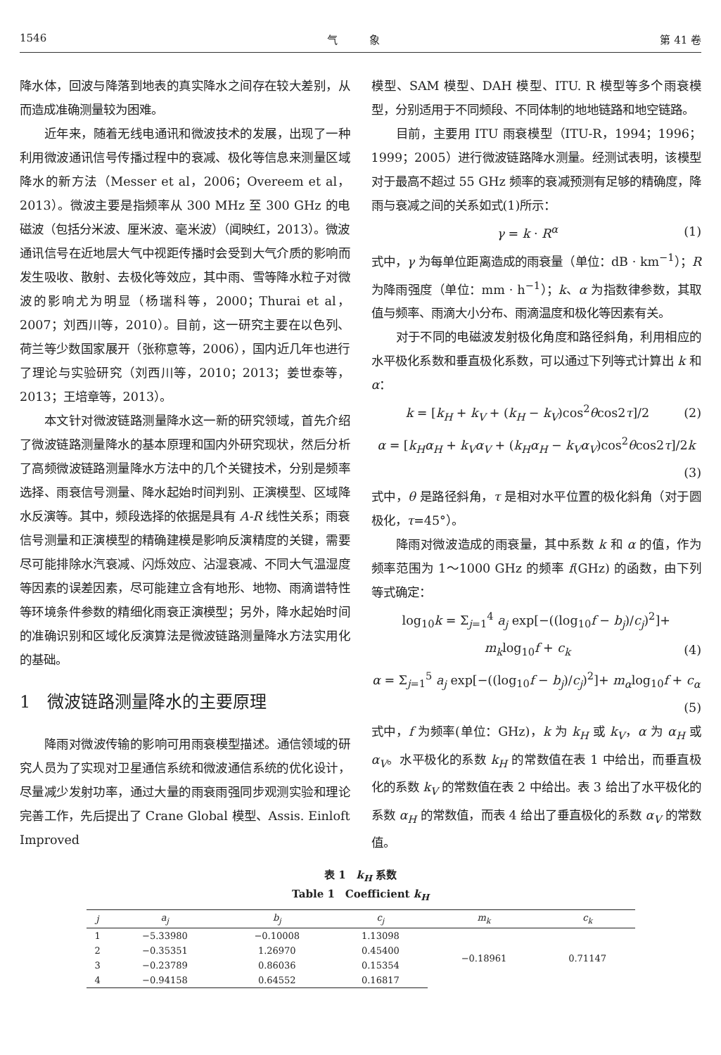1546 气　　　象 第 41 卷
降水体，回波与降落到地表的真实降水之间存在较大差别，从而造成准确测量较为困难。
近年来，随着无线电通讯和微波技术的发展，出现了一种利用微波通讯信号传播过程中的衰减、极化等信息来测量区域降水的新方法（Messer et al，2006；Overeem et al，2013）。微波主要是指频率从 300 MHz 至 300 GHz 的电磁波（包括分米波、厘米波、毫米波）（闻映红，2013）。微波通讯信号在近地层大气中视距传播时会受到大气介质的影响而发生吸收、散射、去极化等效应，其中雨、雪等降水粒子对微波的影响尤为明显（杨瑞科等，2000；Thurai et al，2007；刘西川等，2010）。目前，这一研究主要在以色列、荷兰等少数国家展开（张称意等，2006），国内近几年也进行了理论与实验研究（刘西川等，2010；2013；姜世泰等，2013；王培章等，2013）。
本文针对微波链路测量降水这一新的研究领域，首先介绍了微波链路测量降水的基本原理和国内外研究现状，然后分析了高频微波链路测量降水方法中的几个关键技术，分别是频率选择、雨衰信号测量、降水起始时间判别、正演模型、区域降水反演等。其中，频段选择的依据是具有 A-R 线性关系；雨衰信号测量和正演模型的精确建模是影响反演精度的关键，需要尽可能排除水汽衰减、闪烁效应、沾湿衰减、不同大气温湿度等因素的误差因素，尽可能建立含有地形、地物、雨滴谱特性等环境条件参数的精细化雨衰正演模型；另外，降水起始时间的准确识别和区域化反演算法是微波链路测量降水方法实用化的基础。
1　微波链路测量降水的主要原理
降雨对微波传输的影响可用雨衰模型描述。通信领域的研究人员为了实现对卫星通信系统和微波通信系统的优化设计，尽量减少发射功率，通过大量的雨衰雨强同步观测实验和理论完善工作，先后提出了 Crane Global 模型、Assis. Einloft Improved
模型、SAM 模型、DAH 模型、ITU. R 模型等多个雨衰模型，分别适用于不同频段、不同体制的地地链路和地空链路。
目前，主要用 ITU 雨衰模型（ITU-R，1994；1996；1999；2005）进行微波链路降水测量。经测试表明，该模型对于最高不超过 55 GHz 频率的衰减预测有足够的精确度，降雨与衰减之间的关系如式(1)所示：
γ = k · R<sup>α</sup> (1)
式中，γ 为每单位距离造成的雨衰量（单位：dB · km<sup>−1</sup>）；R 为降雨强度（单位：mm · h<sup>−1</sup>）；k、α 为指数律参数，其取值与频率、雨滴大小分布、雨滴温度和极化等因素有关。
对于不同的电磁波发射极化角度和路径斜角，利用相应的水平极化系数和垂直极化系数，可以通过下列等式计算出 k 和 α：
k = [k<sub>H</sub> + k<sub>V</sub> + (k<sub>H</sub> − k<sub>V</sub>)cos<sup>2</sup>θcos2τ]/2 (2)
α = [k<sub>H</sub>α<sub>H</sub> + k<sub>V</sub>α<sub>V</sub> + (k<sub>H</sub>α<sub>H</sub> − k<sub>V</sub>α<sub>V</sub>)cos<sup>2</sup>θcos2τ]/2k
(3)
式中，θ 是路径斜角，τ 是相对水平位置的极化斜角（对于圆极化，τ=45°）。
降雨对微波造成的雨衰量，其中系数 k 和 α 的值，作为频率范围为 1～1000 GHz 的频率 f(GHz) 的函数，由下列等式确定：
log<sub>10</sub>k = Σ<sub>j=1</sub><sup>4</sup> a<sub>j</sub> exp[−((log<sub>10</sub>f − b<sub>j</sub>)/c<sub>j</sub>)<sup>2</sup>]+
m<sub>k</sub>log<sub>10</sub>f + c<sub>k</sub> (4)
α = Σ<sub>j=1</sub><sup>5</sup> a<sub>j</sub> exp[−((log<sub>10</sub>f − b<sub>j</sub>)/c<sub>j</sub>)<sup>2</sup>]+ m<sub>α</sub>log<sub>10</sub>f + c<sub>α</sub>
(5)
式中，f 为频率(单位：GHz)，k 为 k<sub>H</sub> 或 k<sub>V</sub>，α 为 α<sub>H</sub> 或 α<sub>V</sub>。水平极化的系数 k<sub>H</sub> 的常数值在表 1 中给出，而垂直极化的系数 k<sub>V</sub> 的常数值在表 2 中给出。表 3 给出了水平极化的系数 α<sub>H</sub> 的常数值，而表 4 给出了垂直极化的系数 α<sub>V</sub> 的常数值。
表 1　k<sub>H</sub> 系数
Table 1　Coefficient k<sub>H</sub>
| j | a<sub>j</sub> | b<sub>j</sub> | c<sub>j</sub> | m<sub>k</sub> | c<sub>k</sub> |
| --- | --- | --- | --- | --- | --- |
| 1 | −5.33980 | −0.10008 | 1.13098 | −0.18961 | 0.71147 |
| 2 | −0.35351 | 1.26970 | 0.45400 | | |
| 3 | −0.23789 | 0.86036 | 0.15354 | | |
| 4 | −0.94158 | 0.64552 | 0.16817 | | |